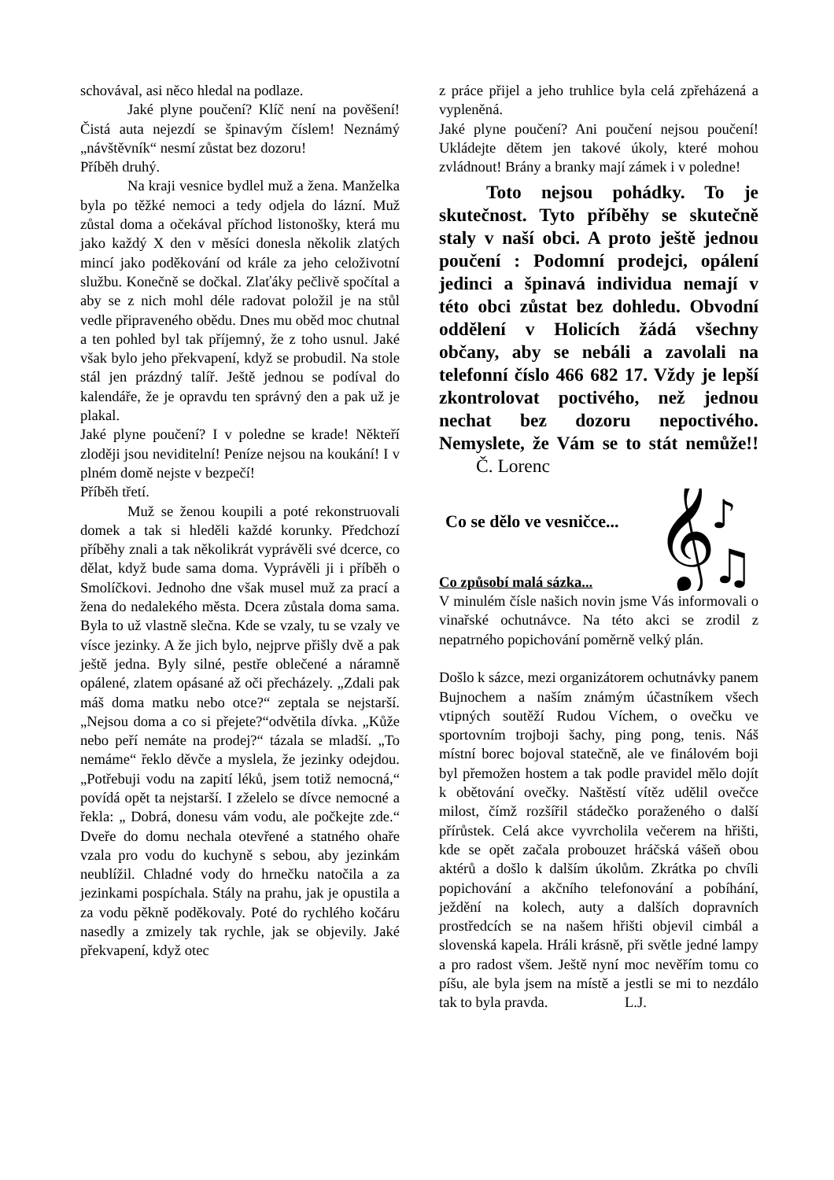schovával, asi něco hledal na podlaze.
Jaké plyne poučení? Klíč není na pověšení! Čistá auta nejezdí se špinavým číslem! Neznámý „návštěvník“ nesmí zůstat bez dozoru!
Příběh druhý.
Na kraji vesnice bydlel muž a žena. Manželka byla po těžké nemoci a tedy odjela do lázní. Muž zůstal doma a očekával příchod listonošky, která mu jako každý X den v měsíci donesla několik zlatých mincí jako poděkování od krále za jeho celoživotní službu. Konečně se dočkal. Zlaťáky pečlivě spočítal a aby se z nich mohl déle radovat položil je na stůl vedle připraveného obědu. Dnes mu oběd moc chutnal a ten pohled byl tak příjemný, že z toho usnul. Jaké však bylo jeho překvapení, když se probudil. Na stole stál jen prázdný talíř. Ještě jednou se podíval do kalendáře, že je opravdu ten správný den a pak už je plakal.
Jaké plyne poučení? I v poledne se krade! Někteří zloději jsou neviditelní! Peníze nejsou na koukání! I v plném domě nejste v bezpečí!
Příběh třetí.
Muž se ženou koupili a poté rekonstruovali domek a tak si hleděli každé korunky. Předchozí příběhy znali a tak několikrát vyprávěli své dcerce, co dělat, když bude sama doma. Vyprávěli ji i příběh o Smolíčkovi. Jednoho dne však musel muž za prací a žena do nedalekého města. Dcera zůstala doma sama. Byla to už vlastně slečna. Kde se vzaly, tu se vzaly ve vísce jezinky. A že jich bylo, nejprve přišly dvě a pak ještě jedna. Byly silné, pestře oblečené a náramně opálené, zlatem opásané až oči přecházely. „Zdali pak máš doma matku nebo otce?“ zeptala se nejstarší. „Nejsou doma a co si přejete?“odvětila dívka. „Kůže nebo peří nemáte na prodej?“ tázala se mladší. „To nemáme“ řeklo děvče a myslela, že jezinky odejdou. „Potřebuji vodu na zapití léků, jsem totiž nemocná,“ povídá opět ta nejstarší. I zželelo se dívce nemocné a řekla: „ Dobrá, donesu vám vodu, ale počkejte zde.“ Dveře do domu nechala otevřené a statného ohaře vzala pro vodu do kuchyně s sebou, aby jezinkám neublížil. Chladné vody do hrnečku natočila a za jezinkami pospíchala. Stály na prahu, jak je opustila a za vodu pěkně poděkovaly. Poté do rychlého kočáru nasedly a zmizely tak rychle, jak se objevily. Jaké překvapení, když otec
z práce přijel a jeho truhlice byla celá zpřeházená a vypleněná.
Jaké plyne poučení? Ani poučení nejsou poučení! Ukládejte dětem jen takové úkoly, které mohou zvládnout! Brány a branky mají zámek i v poledne!
Toto nejsou pohádky. To je skutečnost. Tyto příběhy se skutečně staly v naší obci. A proto ještě jednou poučení : Podomní prodejci, opálení jedinci a špinavá individua nemají v této obci zůstat bez dohledu. Obvodní oddělení v Holicích žádá všechny občany, aby se nebáli a zavolali na telefonní číslo 466 682 17. Vždy je lepší zkontrolovat poctivého, než jednou nechat bez dozoru nepoctivého. Nemyslete, že Vám se to stát nemůže!! Č. Lorenc
Co se dělo ve vesničce...
𝄞
♪
♫
Co způsobí malá sázka...
V minulém čísle našich novin jsme Vás informovali o vinařské ochutnávce. Na této akci se zrodil z nepatrného popichování poměrně velký plán.
Došlo k sázce, mezi organizátorem ochutnávky panem Bujnochem a naším známým účastníkem všech vtipných soutěží Rudou Víchem, o ovečku ve sportovním trojboji šachy, ping pong, tenis. Náš místní borec bojoval statečně, ale ve finálovém boji byl přemožen hostem a tak podle pravidel mělo dojít k obětování ovečky. Naštěstí vítěz udělil ovečce milost, čímž rozšířil stádečko poraženého o další přírůstek. Celá akce vyvrcholila večerem na hřišti, kde se opět začala probouzet hráčská vášeň obou aktérů a došlo k dalším úkolům. Zkrátka po chvíli popichování a akčního telefonování a pobíhání, ježdění na kolech, auty a dalších dopravních prostředcích se na našem hřišti objevil cimbál a slovenská kapela. Hráli krásně, při světle jedné lampy a pro radost všem. Ještě nyní moc nevěřím tomu co píšu, ale byla jsem na místě a jestli se mi to nezdálo tak to byla pravda. L.J.